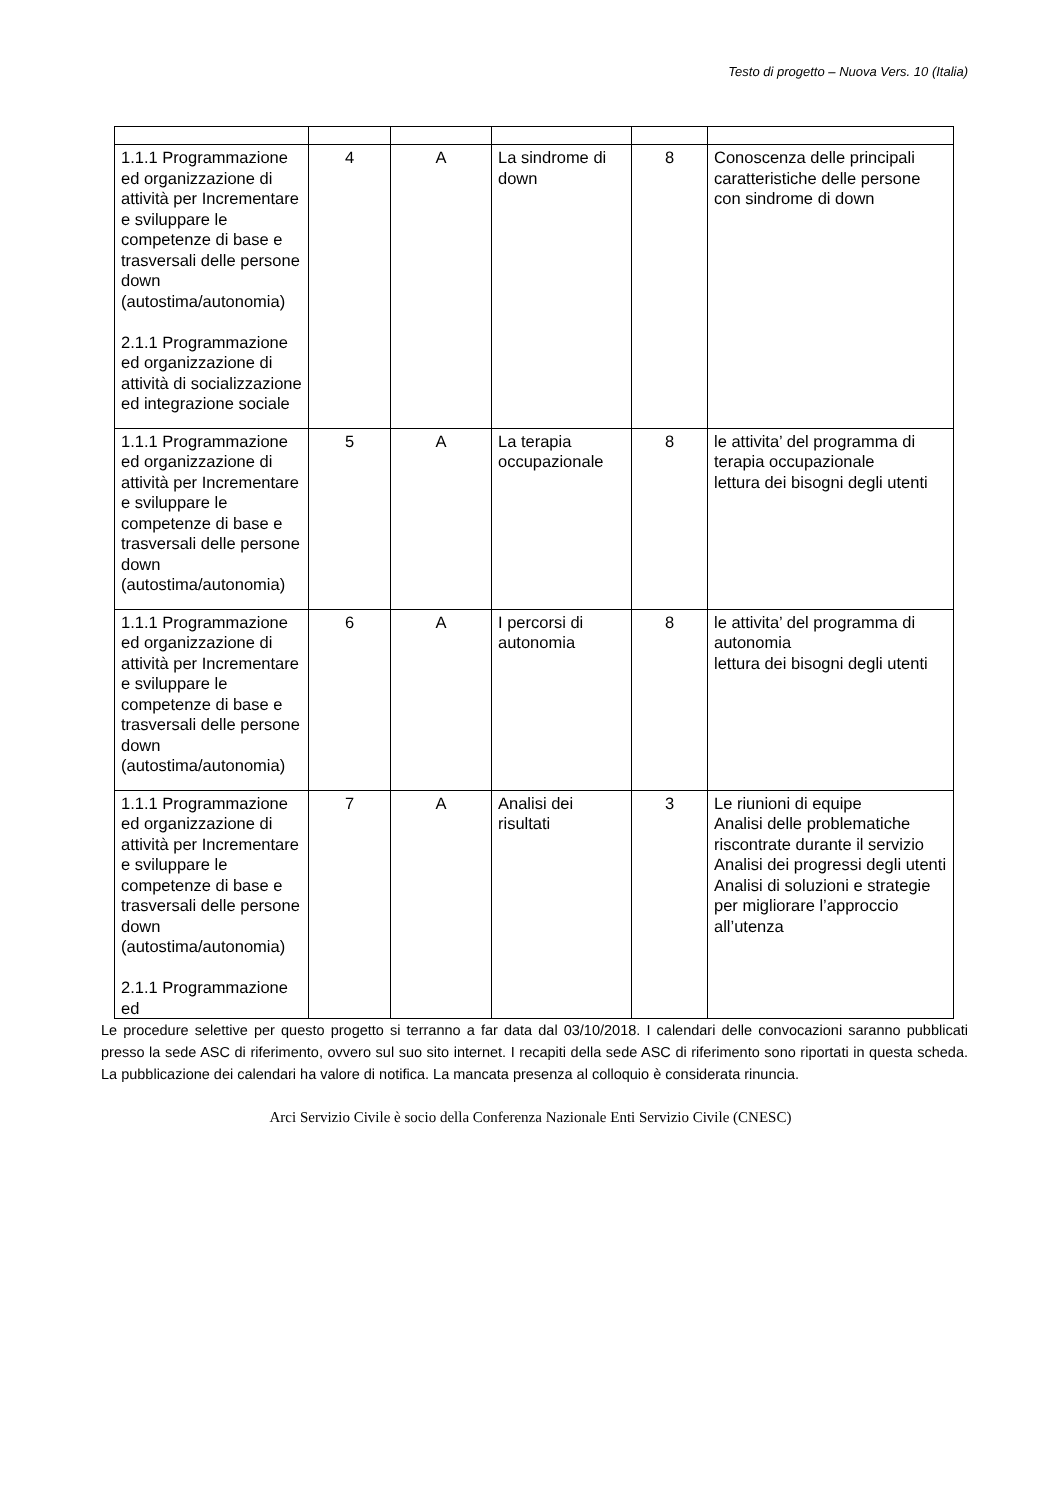Testo di progetto – Nuova Vers. 10 (Italia)
| 1.1.1 Programmazione ed organizzazione di attività per Incrementare e sviluppare le competenze di base e trasversali delle persone down (autostima/autonomia) 2.1.1 Programmazione ed organizzazione di attività di socializzazione ed integrazione sociale | 4 | A | La sindrome di down | 8 | Conoscenza delle principali caratteristiche delle persone con sindrome di down |
| 1.1.1 Programmazione ed organizzazione di attività per Incrementare e sviluppare le competenze di base e trasversali delle persone down (autostima/autonomia) | 5 | A | La terapia occupazionale | 8 | le attivita’ del programma di terapia occupazionale lettura dei bisogni degli utenti |
| 1.1.1 Programmazione ed organizzazione di attività per Incrementare e sviluppare le competenze di base e trasversali delle persone down (autostima/autonomia) | 6 | A | I percorsi di autonomia | 8 | le attivita’ del programma di autonomia lettura dei bisogni degli utenti |
| 1.1.1 Programmazione ed organizzazione di attività per Incrementare e sviluppare le competenze di base e trasversali delle persone down (autostima/autonomia) 2.1.1 Programmazione ed | 7 | A | Analisi dei risultati | 3 | Le riunioni di equipe Analisi delle problematiche riscontrate durante il servizio Analisi dei progressi degli utenti Analisi di soluzioni e strategie per migliorare l’approccio all’utenza |
Le procedure selettive per questo progetto si terranno a far data dal 03/10/2018. I calendari delle convocazioni saranno pubblicati presso la sede ASC di riferimento, ovvero sul suo sito internet. I recapiti della sede ASC di riferimento sono riportati in questa scheda. La pubblicazione dei calendari ha valore di notifica. La mancata presenza al colloquio è considerata rinuncia.
Arci Servizio Civile è socio della Conferenza Nazionale Enti Servizio Civile (CNESC)